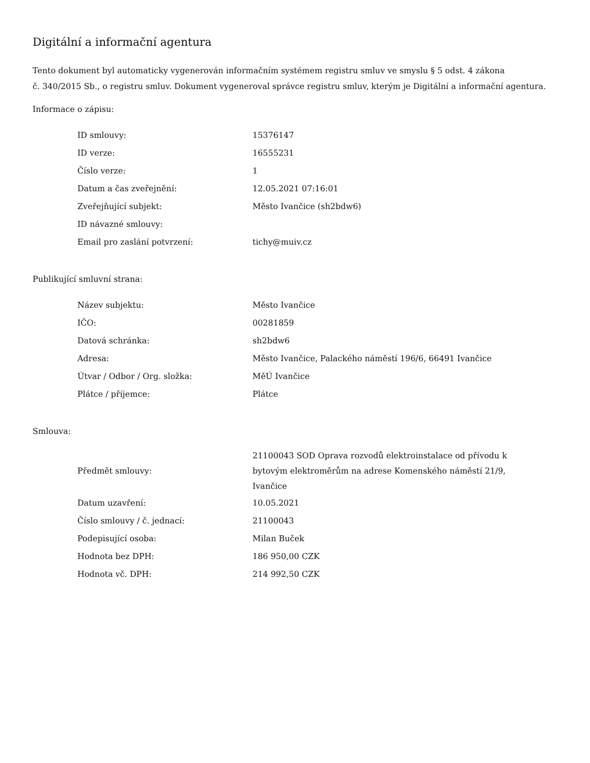Digitální a informační agentura
Tento dokument byl automaticky vygenerován informačním systémem registru smluv ve smyslu § 5 odst. 4 zákona
č. 340/2015 Sb., o registru smluv. Dokument vygeneroval správce registru smluv, kterým je Digitální a informační agentura.
Informace o zápisu:
| ID smlouvy: | 15376147 |
| ID verze: | 16555231 |
| Číslo verze: | 1 |
| Datum a čas zveřejnění: | 12.05.2021 07:16:01 |
| Zveřejňující subjekt: | Město Ivančice (sh2bdw6) |
| ID návazné smlouvy: | |
| Email pro zaslání potvrzení: | tichy@muiv.cz |
Publikující smluvní strana:
| Název subjektu: | Město Ivančice |
| IČO: | 00281859 |
| Datová schránka: | sh2bdw6 |
| Adresa: | Město Ivančice, Palackého náměstí 196/6, 66491 Ivančice |
| Útvar / Odbor / Org. složka: | MěÚ Ivančice |
| Plátce / příjemce: | Plátce |
Smlouva:
| Předmět smlouvy: | 21100043 SOD Oprava rozvodů elektroinstalace od přívodu k bytovým elektroměrům na adrese Komenského náměstí 21/9, Ivančice |
| Datum uzavření: | 10.05.2021 |
| Číslo smlouvy / č. jednací: | 21100043 |
| Podepisující osoba: | Milan Buček |
| Hodnota bez DPH: | 186 950,00 CZK |
| Hodnota vč. DPH: | 214 992,50 CZK |